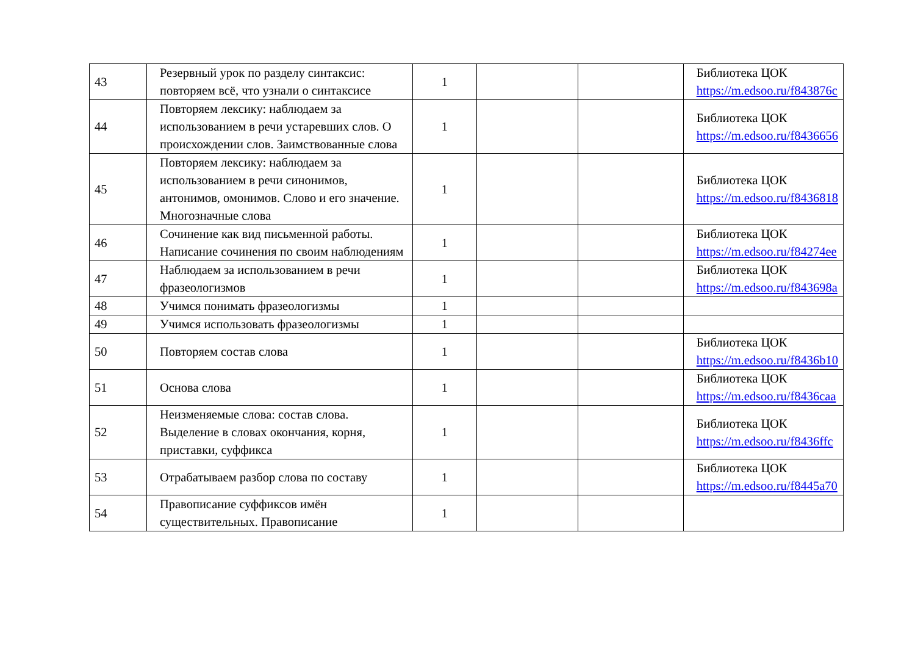| 43 | Резервный урок по разделу синтаксис: повторяем всё, что узнали о синтаксисе | 1 | | | Библиотека ЦОК https://m.edsoo.ru/f843876c |
| 44 | Повторяем лексику: наблюдаем за использованием в речи устаревших слов. О происхождении слов. Заимствованные слова | 1 | | | Библиотека ЦОК https://m.edsoo.ru/f8436656 |
| 45 | Повторяем лексику: наблюдаем за использованием в речи синонимов, антонимов, омонимов. Слово и его значение. Многозначные слова | 1 | | | Библиотека ЦОК https://m.edsoo.ru/f8436818 |
| 46 | Сочинение как вид письменной работы. Написание сочинения по своим наблюдениям | 1 | | | Библиотека ЦОК https://m.edsoo.ru/f84274ee |
| 47 | Наблюдаем за использованием в речи фразеологизмов | 1 | | | Библиотека ЦОК https://m.edsoo.ru/f843698a |
| 48 | Учимся понимать фразеологизмы | 1 | | | |
| 49 | Учимся использовать фразеологизмы | 1 | | | |
| 50 | Повторяем состав слова | 1 | | | Библиотека ЦОК https://m.edsoo.ru/f8436b10 |
| 51 | Основа слова | 1 | | | Библиотека ЦОК https://m.edsoo.ru/f8436caa |
| 52 | Неизменяемые слова: состав слова. Выделение в словах окончания, корня, приставки, суффикса | 1 | | | Библиотека ЦОК https://m.edsoo.ru/f8436ffc |
| 53 | Отрабатываем разбор слова по составу | 1 | | | Библиотека ЦОК https://m.edsoo.ru/f8445a70 |
| 54 | Правописание суффиксов имён существительных. Правописание | 1 | | | |